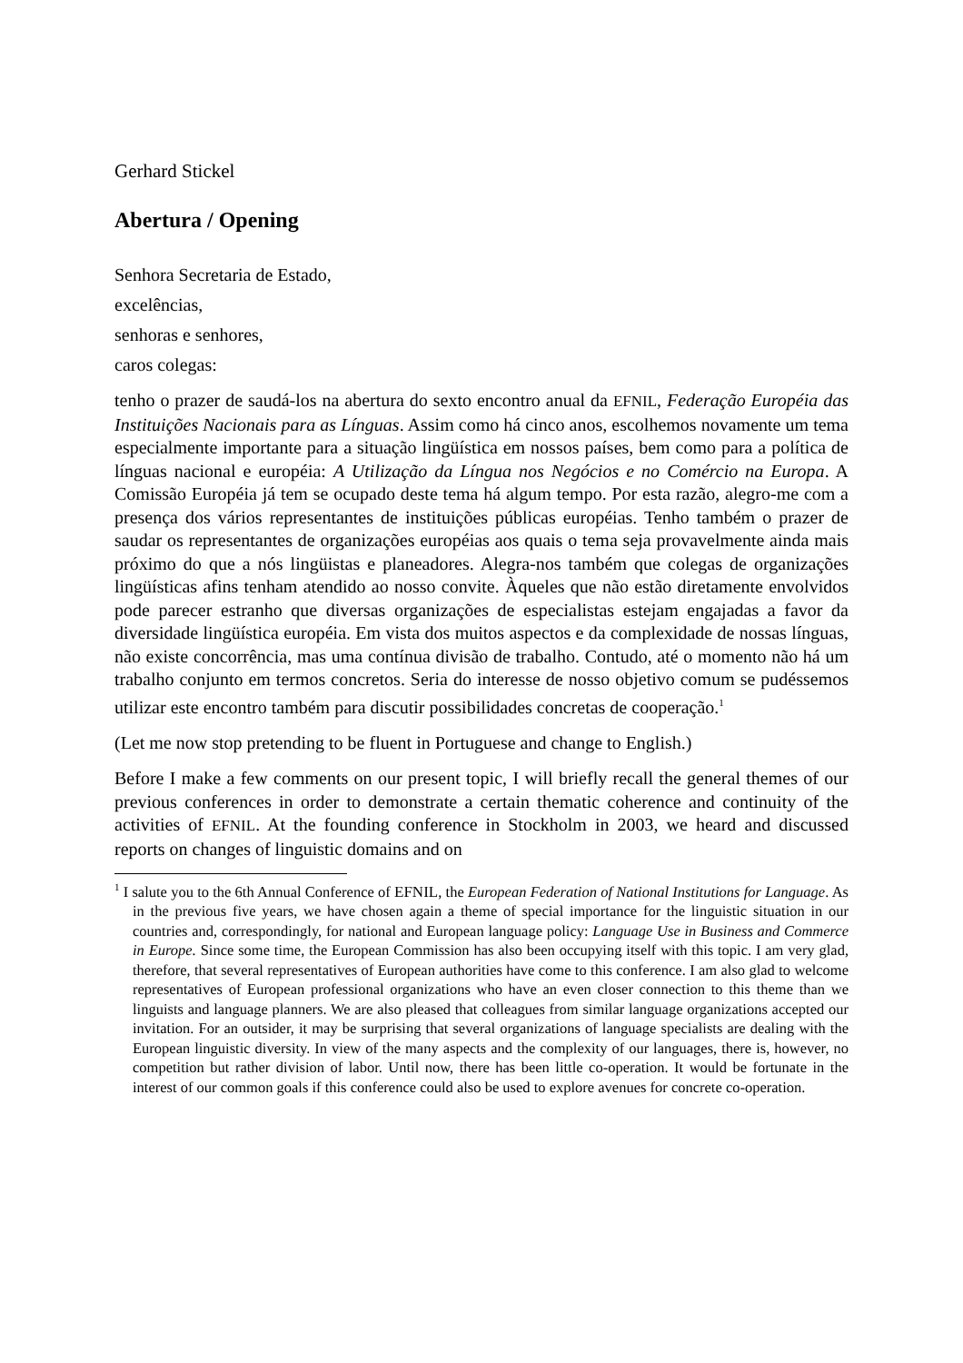Gerhard Stickel
Abertura / Opening
Senhora Secretaria de Estado,
excelências,
senhoras e senhores,
caros colegas:
tenho o prazer de saudá-los na abertura do sexto encontro anual da EFNIL, Federação Européia das Instituições Nacionais para as Línguas. Assim como há cinco anos, escolhemos novamente um tema especialmente importante para a situação lingüística em nossos países, bem como para a política de línguas nacional e européia: A Utilização da Língua nos Negócios e no Comércio na Europa. A Comissão Européia já tem se ocupado deste tema há algum tempo. Por esta razão, alegro-me com a presença dos vários representantes de instituições públicas européias. Tenho também o prazer de saudar os representantes de organizações européias aos quais o tema seja provavelmente ainda mais próximo do que a nós lingüistas e planeadores. Alegra-nos também que colegas de organizações lingüísticas afins tenham atendido ao nosso convite. Àqueles que não estão diretamente envolvidos pode parecer estranho que diversas organizações de especialistas estejam engajadas a favor da diversidade lingüística européia. Em vista dos muitos aspectos e da complexidade de nossas línguas, não existe concorrência, mas uma contínua divisão de trabalho. Contudo, até o momento não há um trabalho conjunto em termos concretos. Seria do interesse de nosso objetivo comum se pudéssemos utilizar este encontro também para discutir possibilidades concretas de cooperação.<sup>1</sup>
(Let me now stop pretending to be fluent in Portuguese and change to English.)
Before I make a few comments on our present topic, I will briefly recall the general themes of our previous conferences in order to demonstrate a certain thematic coherence and continuity of the activities of EFNIL. At the founding conference in Stockholm in 2003, we heard and discussed reports on changes of linguistic domains and on
<sup>1</sup> I salute you to the 6th Annual Conference of EFNIL, the European Federation of National Institutions for Language. As in the previous five years, we have chosen again a theme of special importance for the linguistic situation in our countries and, correspondingly, for national and European language policy: Language Use in Business and Commerce in Europe. Since some time, the European Commission has also been occupying itself with this topic. I am very glad, therefore, that several representatives of European authorities have come to this conference. I am also glad to welcome representatives of European professional organizations who have an even closer connection to this theme than we linguists and language planners. We are also pleased that colleagues from similar language organizations accepted our invitation. For an outsider, it may be surprising that several organizations of language specialists are dealing with the European linguistic diversity. In view of the many aspects and the complexity of our languages, there is, however, no competition but rather division of labor. Until now, there has been little co-operation. It would be fortunate in the interest of our common goals if this conference could also be used to explore avenues for concrete co-operation.